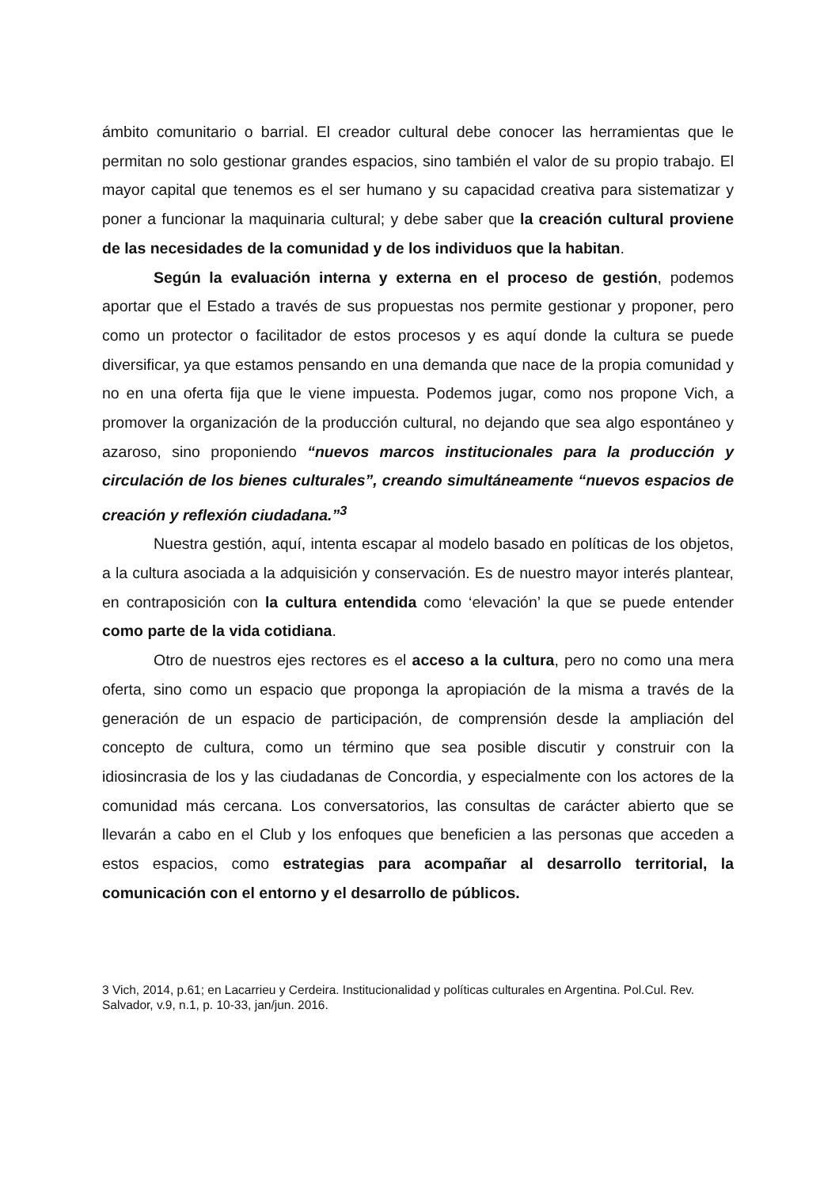ámbito comunitario o barrial. El creador cultural debe conocer las herramientas que le permitan no solo gestionar grandes espacios, sino también el valor de su propio trabajo. El mayor capital que tenemos es el ser humano y su capacidad creativa para sistematizar y poner a funcionar la maquinaria cultural; y debe saber que la creación cultural proviene de las necesidades de la comunidad y de los individuos que la habitan.
Según la evaluación interna y externa en el proceso de gestión, podemos aportar que el Estado a través de sus propuestas nos permite gestionar y proponer, pero como un protector o facilitador de estos procesos y es aquí donde la cultura se puede diversificar, ya que estamos pensando en una demanda que nace de la propia comunidad y no en una oferta fija que le viene impuesta. Podemos jugar, como nos propone Vich, a promover la organización de la producción cultural, no dejando que sea algo espontáneo y azaroso, sino proponiendo “nuevos marcos institucionales para la producción y circulación de los bienes culturales”, creando simultáneamente “nuevos espacios de creación y reflexión ciudadana.”<sup>3</sup>
Nuestra gestión, aquí, intenta escapar al modelo basado en políticas de los objetos, a la cultura asociada a la adquisición y conservación. Es de nuestro mayor interés plantear, en contraposición con la cultura entendida como ‘elevación’ la que se puede entender como parte de la vida cotidiana.
Otro de nuestros ejes rectores es el acceso a la cultura, pero no como una mera oferta, sino como un espacio que proponga la apropiación de la misma a través de la generación de un espacio de participación, de comprensión desde la ampliación del concepto de cultura, como un término que sea posible discutir y construir con la idiosincrasia de los y las ciudadanas de Concordia, y especialmente con los actores de la comunidad más cercana. Los conversatorios, las consultas de carácter abierto que se llevarán a cabo en el Club y los enfoques que beneficien a las personas que acceden a estos espacios, como estrategias para acompañar al desarrollo territorial, la comunicación con el entorno y el desarrollo de públicos.
3 Vich, 2014, p.61; en Lacarrieu y Cerdeira. Institucionalidad y políticas culturales en Argentina. Pol.Cul. Rev. Salvador, v.9, n.1, p. 10-33, jan/jun. 2016.